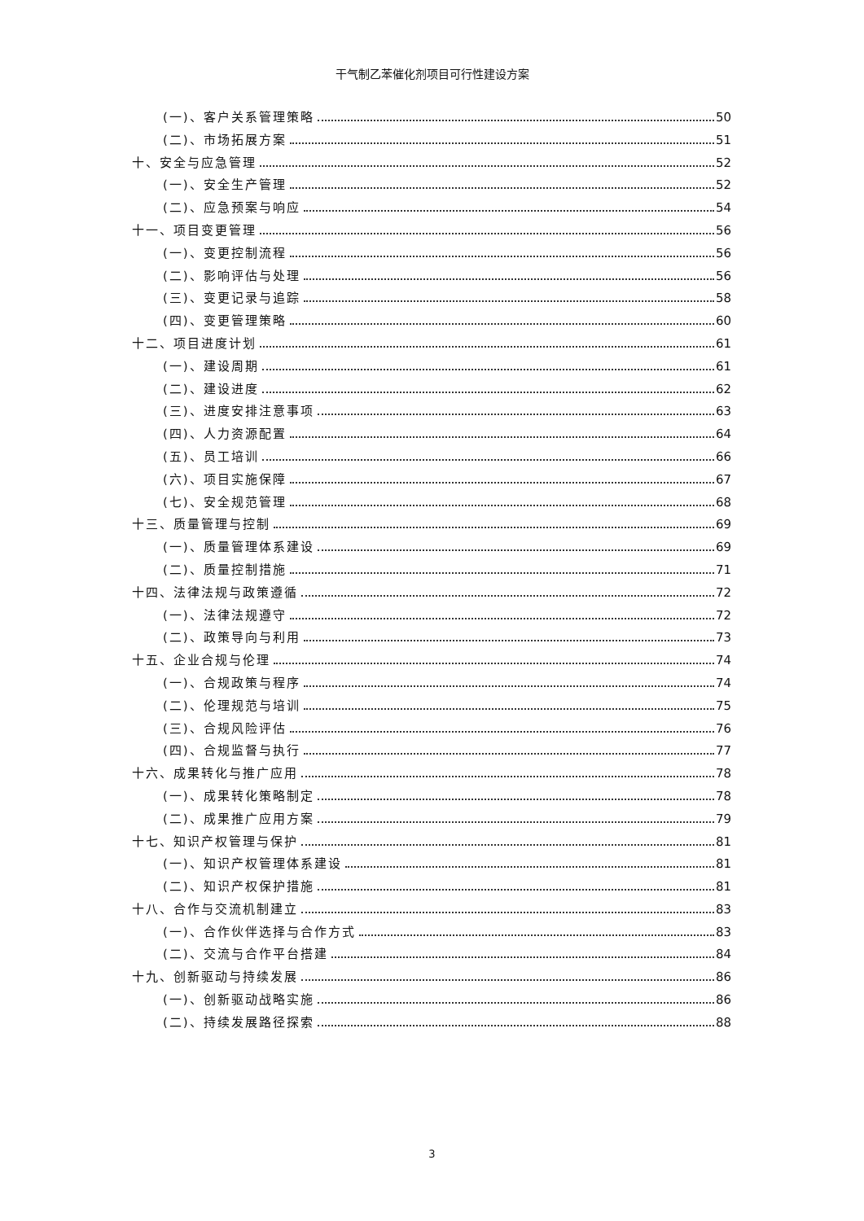干气制乙苯催化剂项目可行性建设方案
(一)、客户关系管理策略 50
(二)、市场拓展方案 51
十、安全与应急管理 52
(一)、安全生产管理 52
(二)、应急预案与响应 54
十一、项目变更管理 56
(一)、变更控制流程 56
(二)、影响评估与处理 56
(三)、变更记录与追踪 58
(四)、变更管理策略 60
十二、项目进度计划 61
(一)、建设周期 61
(二)、建设进度 62
(三)、进度安排注意事项 63
(四)、人力资源配置 64
(五)、员工培训 66
(六)、项目实施保障 67
(七)、安全规范管理 68
十三、质量管理与控制 69
(一)、质量管理体系建设 69
(二)、质量控制措施 71
十四、法律法规与政策遵循 72
(一)、法律法规遵守 72
(二)、政策导向与利用 73
十五、企业合规与伦理 74
(一)、合规政策与程序 74
(二)、伦理规范与培训 75
(三)、合规风险评估 76
(四)、合规监督与执行 77
十六、成果转化与推广应用 78
(一)、成果转化策略制定 78
(二)、成果推广应用方案 79
十七、知识产权管理与保护 81
(一)、知识产权管理体系建设 81
(二)、知识产权保护措施 81
十八、合作与交流机制建立 83
(一)、合作伙伴选择与合作方式 83
(二)、交流与合作平台搭建 84
十九、创新驱动与持续发展 86
(一)、创新驱动战略实施 86
(二)、持续发展路径探索 88
3